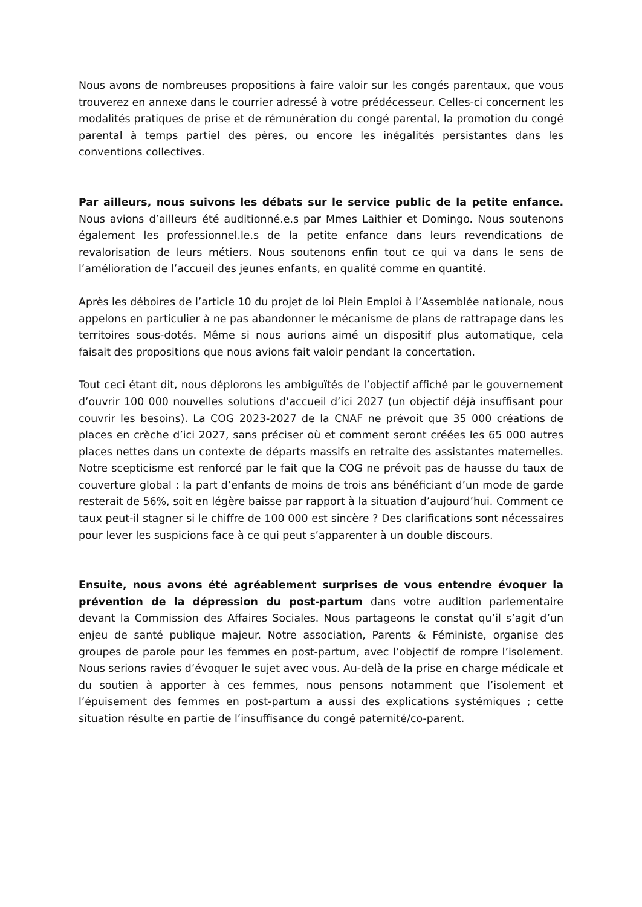Nous avons de nombreuses propositions à faire valoir sur les congés parentaux, que vous trouverez en annexe dans le courrier adressé à votre prédécesseur. Celles-ci concernent les modalités pratiques de prise et de rémunération du congé parental, la promotion du congé parental à temps partiel des pères, ou encore les inégalités persistantes dans les conventions collectives.
Par ailleurs, nous suivons les débats sur le service public de la petite enfance. Nous avions d’ailleurs été auditionné.e.s par Mmes Laithier et Domingo. Nous soutenons également les professionnel.le.s de la petite enfance dans leurs revendications de revalorisation de leurs métiers. Nous soutenons enfin tout ce qui va dans le sens de l’amélioration de l’accueil des jeunes enfants, en qualité comme en quantité.
Après les déboires de l’article 10 du projet de loi Plein Emploi à l’Assemblée nationale, nous appelons en particulier à ne pas abandonner le mécanisme de plans de rattrapage dans les territoires sous-dotés. Même si nous aurions aimé un dispositif plus automatique, cela faisait des propositions que nous avions fait valoir pendant la concertation.
Tout ceci étant dit, nous déplorons les ambiguïtés de l’objectif affiché par le gouvernement d’ouvrir 100 000 nouvelles solutions d’accueil d’ici 2027 (un objectif déjà insuffisant pour couvrir les besoins). La COG 2023-2027 de la CNAF ne prévoit que 35 000 créations de places en crèche d’ici 2027, sans préciser où et comment seront créées les 65 000 autres places nettes dans un contexte de départs massifs en retraite des assistantes maternelles. Notre scepticisme est renforcé par le fait que la COG ne prévoit pas de hausse du taux de couverture global : la part d’enfants de moins de trois ans bénéficiant d’un mode de garde resterait de 56%, soit en légère baisse par rapport à la situation d’aujourd’hui. Comment ce taux peut-il stagner si le chiffre de 100 000 est sincère ? Des clarifications sont nécessaires pour lever les suspicions face à ce qui peut s’apparenter à un double discours.
Ensuite, nous avons été agréablement surprises de vous entendre évoquer la prévention de la dépression du post-partum dans votre audition parlementaire devant la Commission des Affaires Sociales. Nous partageons le constat qu’il s’agit d’un enjeu de santé publique majeur. Notre association, Parents & Féministe, organise des groupes de parole pour les femmes en post-partum, avec l’objectif de rompre l’isolement. Nous serions ravies d’évoquer le sujet avec vous. Au-delà de la prise en charge médicale et du soutien à apporter à ces femmes, nous pensons notamment que l’isolement et l’épuisement des femmes en post-partum a aussi des explications systémiques ; cette situation résulte en partie de l’insuffisance du congé paternité/co-parent.